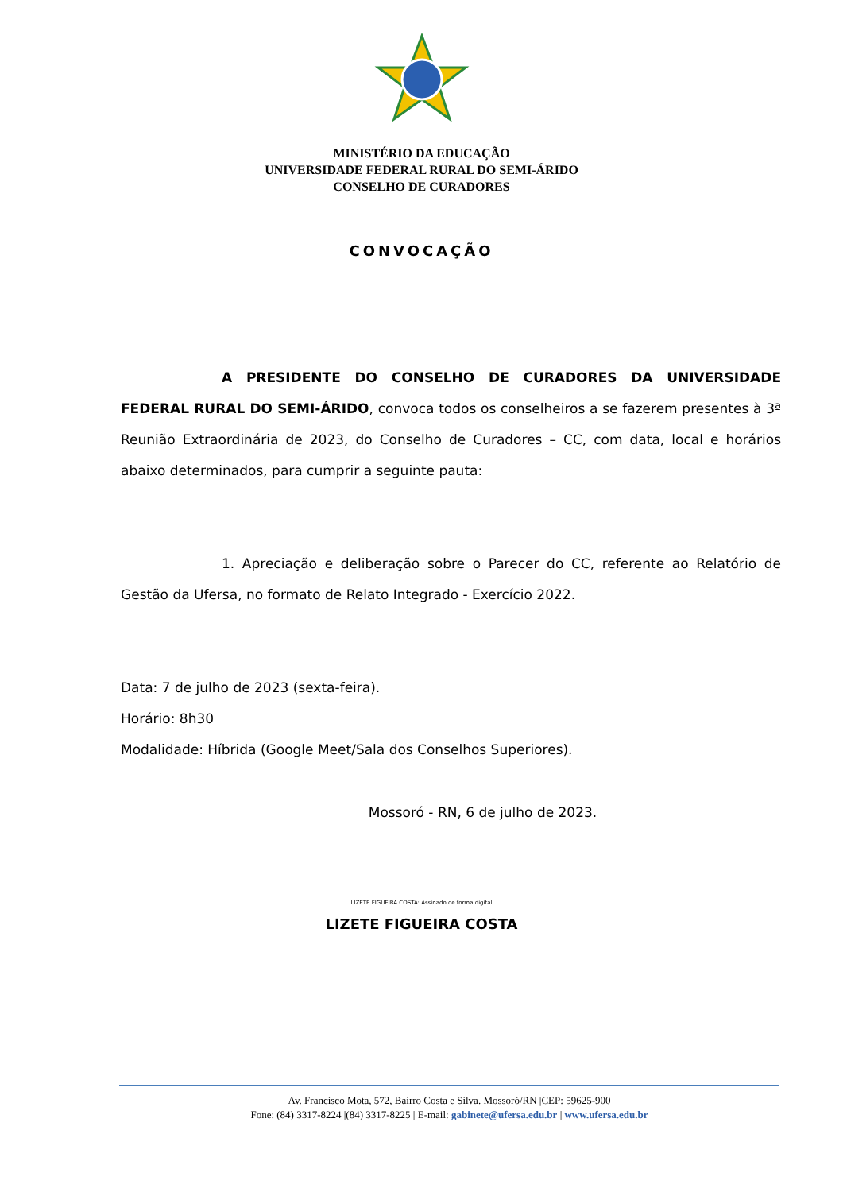MINISTÉRIO DA EDUCAÇÃO
UNIVERSIDADE FEDERAL RURAL DO SEMI-ÁRIDO
CONSELHO DE CURADORES
CONVOCAÇÃO
A PRESIDENTE DO CONSELHO DE CURADORES DA UNIVERSIDADE FEDERAL RURAL DO SEMI-ÁRIDO, convoca todos os conselheiros a se fazerem presentes à 3ª Reunião Extraordinária de 2023, do Conselho de Curadores – CC, com data, local e horários abaixo determinados, para cumprir a seguinte pauta:
1. Apreciação e deliberação sobre o Parecer do CC, referente ao Relatório de Gestão da Ufersa, no formato de Relato Integrado - Exercício 2022.
Data: 7 de julho de 2023 (sexta-feira).
Horário: 8h30
Modalidade: Híbrida (Google Meet/Sala dos Conselhos Superiores).
Mossoró - RN, 6 de julho de 2023.
LIZETE FIGUEIRA COSTA: Assinado de forma digital
LIZETE FIGUEIRA COSTA
Av. Francisco Mota, 572, Bairro Costa e Silva. Mossoró/RN |CEP: 59625-900
Fone: (84) 3317-8224 |(84) 3317-8225 | E-mail: gabinete@ufersa.edu.br | www.ufersa.edu.br